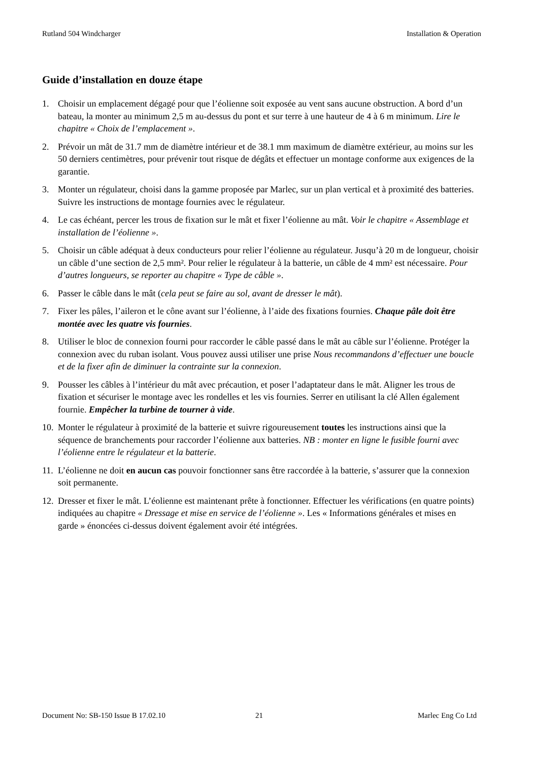Rutland 504 Windcharger Installation & Operation
Guide d’installation en douze étape
1. Choisir un emplacement dégagé pour que l’éolienne soit exposée au vent sans aucune obstruction. A bord d’un bateau, la monter au minimum 2,5 m au-dessus du pont et sur terre à une hauteur de 4 à 6 m minimum. Lire le chapitre « Choix de l’emplacement ».
2. Prévoir un mât de 31.7 mm de diamètre intérieur et de 38.1 mm maximum de diamètre extérieur, au moins sur les 50 derniers centimètres, pour prévenir tout risque de dégâts et effectuer un montage conforme aux exigences de la garantie.
3. Monter un régulateur, choisi dans la gamme proposée par Marlec, sur un plan vertical et à proximité des batteries. Suivre les instructions de montage fournies avec le régulateur.
4. Le cas échéant, percer les trous de fixation sur le mât et fixer l’éolienne au mât. Voir le chapitre « Assemblage et installation de l’éolienne ».
5. Choisir un câble adéquat à deux conducteurs pour relier l’éolienne au régulateur. Jusqu’à 20 m de longueur, choisir un câble d’une section de 2,5 mm². Pour relier le régulateur à la batterie, un câble de 4 mm² est nécessaire. Pour d’autres longueurs, se reporter au chapitre « Type de câble ».
6. Passer le câble dans le mât (cela peut se faire au sol, avant de dresser le mât).
7. Fixer les pâles, l’aileron et le cône avant sur l’éolienne, à l’aide des fixations fournies. Chaque pâle doit être montée avec les quatre vis fournies.
8. Utiliser le bloc de connexion fourni pour raccorder le câble passé dans le mât au câble sur l’éolienne. Protéger la connexion avec du ruban isolant. Vous pouvez aussi utiliser une prise Nous recommandons d’effectuer une boucle et de la fixer afin de diminuer la contrainte sur la connexion.
9. Pousser les câbles à l’intérieur du mât avec précaution, et poser l’adaptateur dans le mât. Aligner les trous de fixation et sécuriser le montage avec les rondelles et les vis fournies. Serrer en utilisant la clé Allen également fournie. Empêcher la turbine de tourner à vide.
10. Monter le régulateur à proximité de la batterie et suivre rigoureusement toutes les instructions ainsi que la séquence de branchements pour raccorder l’éolienne aux batteries. NB : monter en ligne le fusible fourni avec l’éolienne entre le régulateur et la batterie.
11. L’éolienne ne doit en aucun cas pouvoir fonctionner sans être raccordée à la batterie, s’assurer que la connexion soit permanente.
12. Dresser et fixer le mât. L’éolienne est maintenant prête à fonctionner. Effectuer les vérifications (en quatre points) indiquées au chapitre « Dressage et mise en service de l’éolienne ». Les « Informations générales et mises en garde » énoncées ci-dessus doivent également avoir été intégrées.
Document No: SB-150 Issue B 17.02.10 21 Marlec Eng Co Ltd